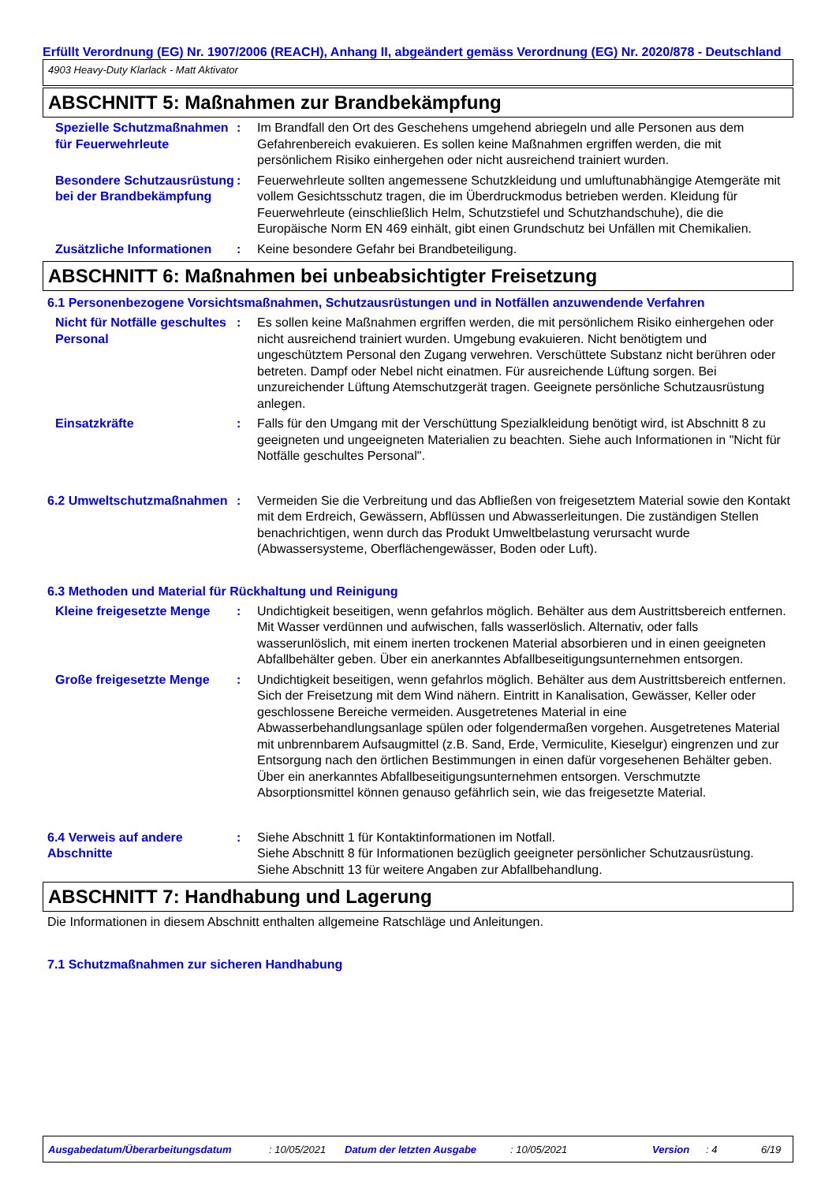Erfüllt Verordnung (EG) Nr. 1907/2006 (REACH), Anhang II, abgeändert gemäss Verordnung (EG) Nr. 2020/878 - Deutschland
4903 Heavy-Duty Klarlack - Matt Aktivator
ABSCHNITT 5: Maßnahmen zur Brandbekämpfung
Spezielle Schutzmaßnahmen für Feuerwehrleute
: Im Brandfall den Ort des Geschehens umgehend abriegeln und alle Personen aus dem Gefahrenbereich evakuieren. Es sollen keine Maßnahmen ergriffen werden, die mit persönlichem Risiko einhergehen oder nicht ausreichend trainiert wurden.
Besondere Schutzausrüstung bei der Brandbekämpfung
: Feuerwehrleute sollten angemessene Schutzkleidung und umluftunabhängige Atemgeräte mit vollem Gesichtsschutz tragen, die im Überdruckmodus betrieben werden. Kleidung für Feuerwehrleute (einschließlich Helm, Schutzstiefel und Schutzhandschuhe), die die Europäische Norm EN 469 einhält, gibt einen Grundschutz bei Unfällen mit Chemikalien.
Zusätzliche Informationen
: Keine besondere Gefahr bei Brandbeteiligung.
ABSCHNITT 6: Maßnahmen bei unbeabsichtigter Freisetzung
6.1 Personenbezogene Vorsichtsmaßnahmen, Schutzausrüstungen und in Notfällen anzuwendende Verfahren
Nicht für Notfälle geschultes Personal
: Es sollen keine Maßnahmen ergriffen werden, die mit persönlichem Risiko einhergehen oder nicht ausreichend trainiert wurden. Umgebung evakuieren. Nicht benötigtem und ungeschütztem Personal den Zugang verwehren. Verschüttete Substanz nicht berühren oder betreten. Dampf oder Nebel nicht einatmen. Für ausreichende Lüftung sorgen. Bei unzureichender Lüftung Atemschutzgerät tragen. Geeignete persönliche Schutzausrüstung anlegen.
Einsatzkräfte : Falls für den Umgang mit der Verschüttung Spezialkleidung benötigt wird, ist Abschnitt 8 zu geeigneten und ungeeigneten Materialien zu beachten. Siehe auch Informationen in "Nicht für Notfälle geschultes Personal".
6.2 Umweltschutzmaßnahmen : Vermeiden Sie die Verbreitung und das Abfließen von freigesetztem Material sowie den Kontakt mit dem Erdreich, Gewässern, Abflüssen und Abwasserleitungen. Die zuständigen Stellen benachrichtigen, wenn durch das Produkt Umweltbelastung verursacht wurde (Abwassersysteme, Oberflächengewässer, Boden oder Luft).
6.3 Methoden und Material für Rückhaltung und Reinigung
Kleine freigesetzte Menge
: Undichtigkeit beseitigen, wenn gefahrlos möglich. Behälter aus dem Austrittsbereich entfernen. Mit Wasser verdünnen und aufwischen, falls wasserlöslich. Alternativ, oder falls wasserunlöslich, mit einem inerten trockenen Material absorbieren und in einen geeigneten Abfallbehälter geben. Über ein anerkanntes Abfallbeseitigungsunternehmen entsorgen.
Große freigesetzte Menge
: Undichtigkeit beseitigen, wenn gefahrlos möglich. Behälter aus dem Austrittsbereich entfernen. Sich der Freisetzung mit dem Wind nähern. Eintritt in Kanalisation, Gewässer, Keller oder geschlossene Bereiche vermeiden. Ausgetretenes Material in eine Abwasserbehandlungsanlage spülen oder folgendermaßen vorgehen. Ausgetretenes Material mit unbrennbarem Aufsaugmittel (z.B. Sand, Erde, Vermiculite, Kieselgur) eingrenzen und zur Entsorgung nach den örtlichen Bestimmungen in einen dafür vorgesehenen Behälter geben. Über ein anerkanntes Abfallbeseitigungsunternehmen entsorgen. Verschmutzte Absorptionsmittel können genauso gefährlich sein, wie das freigesetzte Material.
6.4 Verweis auf andere Abschnitte
: Siehe Abschnitt 1 für Kontaktinformationen im Notfall.
Siehe Abschnitt 8 für Informationen bezüglich geeigneter persönlicher Schutzausrüstung.
Siehe Abschnitt 13 für weitere Angaben zur Abfallbehandlung.
ABSCHNITT 7: Handhabung und Lagerung
Die Informationen in diesem Abschnitt enthalten allgemeine Ratschläge und Anleitungen.
7.1 Schutzmaßnahmen zur sicheren Handhabung
Ausgabedatum/Überarbeitungsdatum: 10/05/2021 Datum der letzten Ausgabe: 10/05/2021 Version: 4 6/19